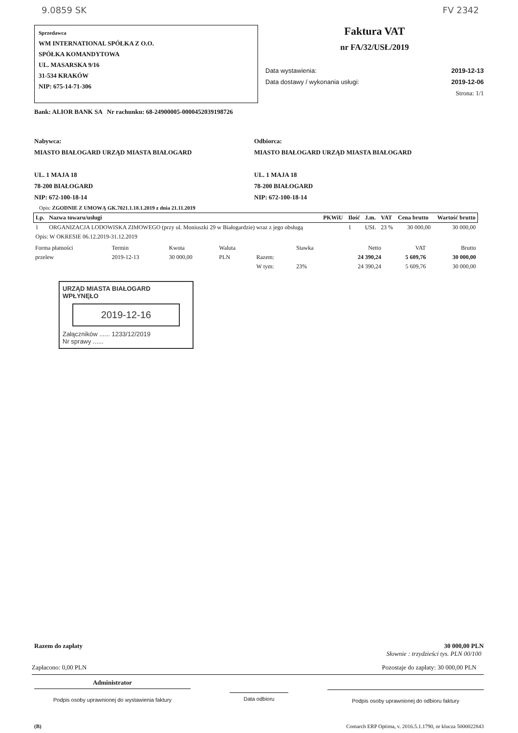9.0859 SK FV 2342
Sprzedawca
WM INTERNATIONAL SPÓŁKA Z O.O.
SPÓŁKA KOMANDYTOWA
UL. MASARSKA 9/16
31-534 KRAKÓW
NIP: 675-14-71-306
Faktura VAT
nr FA/32/USŁ/2019
Data wystawienia: 2019-12-13
Data dostawy / wykonania usługi: 2019-12-06
Strona: 1/1
Bank: ALIOR BANK SA Nr rachunku: 68-24900005-0000452039198726
Nabywca:
MIASTO BIAŁOGARD URZĄD MIASTA BIAŁOGARD
UL. 1 MAJA 18
78-200 BIAŁOGARD
NIP: 672-100-18-14
Odbiorca:
MIASTO BIAŁOGARD URZĄD MIASTA BIAŁOGARD
UL. 1 MAJA 18
78-200 BIAŁOGARD
NIP: 672-100-18-14
Opis: ZGODNIE Z UMOWĄ GK.7021.1.18.1.2019 z dnia 21.11.2019
| Lp. | Nazwa towaru/usługi | PKWiU | Ilość | J.m. | VAT | Cena brutto | Wartość brutto |
| --- | --- | --- | --- | --- | --- | --- | --- |
| 1 | ORGANIZACJA LODOWISKA ZIMOWEGO (przy ul. Moniuszki 29 w Białogardzie) wraz z jego obsługą | | 1 | USŁ | 23 % | 30 000,00 | 30 000,00 |
| Opis: W OKRESIE 06.12.2019-31.12.2019 | | | | | | | |
| Forma płatności | Termin | Kwota | Waluta | | Stawka | Netto | VAT | Brutto |
| przelew | 2019-12-13 | 30 000,00 | PLN | Razem: | | 24 390,24 | 5 609,76 | 30 000,00 |
| | | | | W tym: | 23% | 24 390,24 | 5 609,76 | 30 000,00 |
URZĄD MIASTA BIAŁOGARD
WPŁYNĘŁO
2019-12-16
Załączników ...... 1233/12/2019
Nr sprawy ......
Razem do zapłaty 30 000,00 PLN
Słownie : trzydzieści tys. PLN 00/100
Zapłacono: 0,00 PLN Pozostaje do zapłaty: 30 000,00 PLN
Administrator
Podpis osoby uprawnionej do wystawienia faktury
Data odbioru
Podpis osoby uprawnionej do odbioru faktury
(B) Comarch ERP Optima, v. 2016.5.1.1790, nr klucza 5000022843